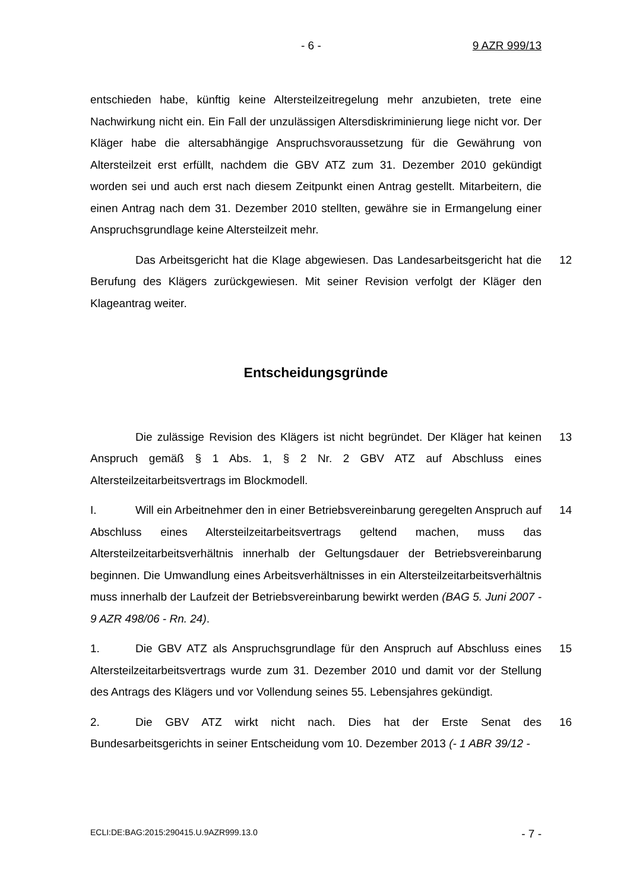- 6 - 9 AZR 999/13
entschieden habe, künftig keine Altersteilzeitregelung mehr anzubieten, trete eine Nachwirkung nicht ein. Ein Fall der unzulässigen Altersdiskriminierung liege nicht vor. Der Kläger habe die altersabhängige Anspruchsvoraussetzung für die Gewährung von Altersteilzeit erst erfüllt, nachdem die GBV ATZ zum 31. Dezember 2010 gekündigt worden sei und auch erst nach diesem Zeitpunkt einen Antrag gestellt. Mitarbeitern, die einen Antrag nach dem 31. Dezember 2010 stellten, gewähre sie in Ermangelung einer Anspruchsgrundlage keine Altersteilzeit mehr.
Das Arbeitsgericht hat die Klage abgewiesen. Das Landesarbeitsgericht hat die Berufung des Klägers zurückgewiesen. Mit seiner Revision verfolgt der Kläger den Klageantrag weiter. 12
Entscheidungsgründe
Die zulässige Revision des Klägers ist nicht begründet. Der Kläger hat keinen Anspruch gemäß § 1 Abs. 1, § 2 Nr. 2 GBV ATZ auf Abschluss eines Altersteilzeitarbeitsvertrags im Blockmodell. 13
I. Will ein Arbeitnehmer den in einer Betriebsvereinbarung geregelten Anspruch auf Abschluss eines Altersteilzeitarbeitsvertrags geltend machen, muss das Altersteilzeitarbeitsverhältnis innerhalb der Geltungsdauer der Betriebsvereinbarung beginnen. Die Umwandlung eines Arbeitsverhältnisses in ein Altersteilzeitarbeitsverhältnis muss innerhalb der Laufzeit der Betriebsvereinbarung bewirkt werden (BAG 5. Juni 2007 - 9 AZR 498/06 - Rn. 24). 14
1. Die GBV ATZ als Anspruchsgrundlage für den Anspruch auf Abschluss eines Altersteilzeitarbeitsvertrags wurde zum 31. Dezember 2010 und damit vor der Stellung des Antrags des Klägers und vor Vollendung seines 55. Lebensjahres gekündigt. 15
2. Die GBV ATZ wirkt nicht nach. Dies hat der Erste Senat des Bundesarbeitsgerichts in seiner Entscheidung vom 10. Dezember 2013 (- 1 ABR 39/12 - 16
ECLI:DE:BAG:2015:290415.U.9AZR999.13.0 - 7 -